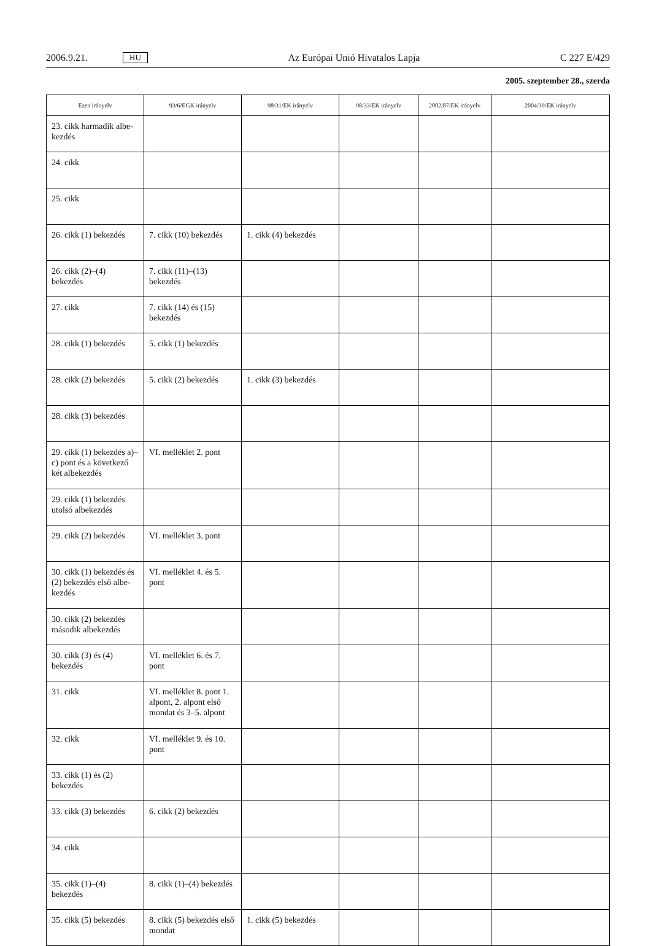2006.9.21. HU Az Európai Unió Hivatalos Lapja C 227 E/429
2005. szeptember 28., szerda
| Ezen irányelv | 93/6/EGK irányelv | 98/31/EK irányelv | 98/33/EK irányelv | 2002/87/EK irányelv | 2004/39/EK irányelv |
| --- | --- | --- | --- | --- | --- |
| 23. cikk harmadik albe- kezdés | | | | | |
| 24. cikk | | | | | |
| 25. cikk | | | | | |
| 26. cikk (1) bekezdés | 7. cikk (10) bekezdés | 1. cikk (4) bekezdés | | | |
| 26. cikk (2)–(4) bekezdés | 7. cikk (11)–(13) bekezdés | | | | |
| 27. cikk | 7. cikk (14) és (15) bekezdés | | | | |
| 28. cikk (1) bekezdés | 5. cikk (1) bekezdés | | | | |
| 28. cikk (2) bekezdés | 5. cikk (2) bekezdés | 1. cikk (3) bekezdés | | | |
| 28. cikk (3) bekezdés | | | | | |
| 29. cikk (1) bekezdés a)– c) pont és a következő két albekezdés | VI. melléklet 2. pont | | | | |
| 29. cikk (1) bekezdés utolsó albekezdés | | | | | |
| 29. cikk (2) bekezdés | VI. melléklet 3. pont | | | | |
| 30. cikk (1) bekezdés és (2) bekezdés első albe- kezdés | VI. melléklet 4. és 5. pont | | | | |
| 30. cikk (2) bekezdés második albekezdés | | | | | |
| 30. cikk (3) és (4) bekezdés | VI. melléklet 6. és 7. pont | | | | |
| 31. cikk | VI. melléklet 8. pont 1. alpont, 2. alpont első mondat és 3–5. alpont | | | | |
| 32. cikk | VI. melléklet 9. és 10. pont | | | | |
| 33. cikk (1) és (2) bekezdés | | | | | |
| 33. cikk (3) bekezdés | 6. cikk (2) bekezdés | | | | |
| 34. cikk | | | | | |
| 35. cikk (1)–(4) bekezdés | 8. cikk (1)–(4) bekezdés | | | | |
| 35. cikk (5) bekezdés | 8. cikk (5) bekezdés első mondat | 1. cikk (5) bekezdés | | | |